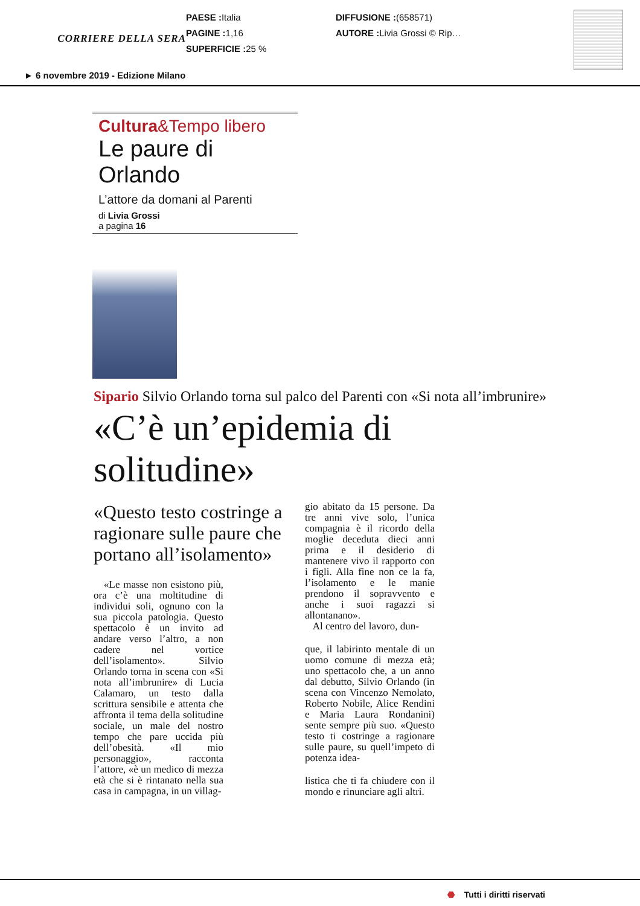CORRIERE DELLA SERA
PAESE : Italia
PAGINE : 1,16
SUPERFICIE : 25 %
DIFFUSIONE :(658571)
AUTORE : Livia Grossi © Rip…
► 6 novembre 2019 - Edizione Milano
Cultura&Tempo libero
Le paure di Orlando
L’attore da domani al Parenti
di Livia Grossi
a pagina 16
Sipario Silvio Orlando torna sul palco del Parenti con «Si nota all’imbrunire»
«C’è un’epidemia di solitudine»
«Questo testo costringe a ragionare sulle paure che portano all’isolamento»
«Le masse non esistono più, ora c’è una moltitudine di individui soli, ognuno con la sua piccola patologia. Questo spettacolo è un invito ad andare verso l’altro, a non cadere nel vortice dell’isolamento». Silvio Orlando torna in scena con «Si nota all’imbrunire» di Lucia Calamaro, un testo dalla scrittura sensibile e attenta che affronta il tema della solitudine sociale, un male del nostro tempo che pare uccida più dell’obesità. «Il mio personaggio», racconta l’attore, «è un medico di mezza età che si è rintanato nella sua casa in campagna, in un villag-
gio abitato da 15 persone. Da tre anni vive solo, l’unica compagnia è il ricordo della moglie deceduta dieci anni prima e il desiderio di mantenere vivo il rapporto con i figli. Alla fine non ce la fa, l’isolamento e le manie prendono il sopravvento e anche i suoi ragazzi si allontanano».
Al centro del lavoro, dun-
que, il labirinto mentale di un uomo comune di mezza età; uno spettacolo che, a un anno dal debutto, Silvio Orlando (in scena con Vincenzo Nemolato, Roberto Nobile, Alice Rendini e Maria Laura Rondanini) sente sempre più suo. «Questo testo ti costringe a ragionare sulle paure, su quell’impeto di potenza idea-
listica che ti fa chiudere con il mondo e rinunciare agli altri.
⬣ Tutti i diritti riservati